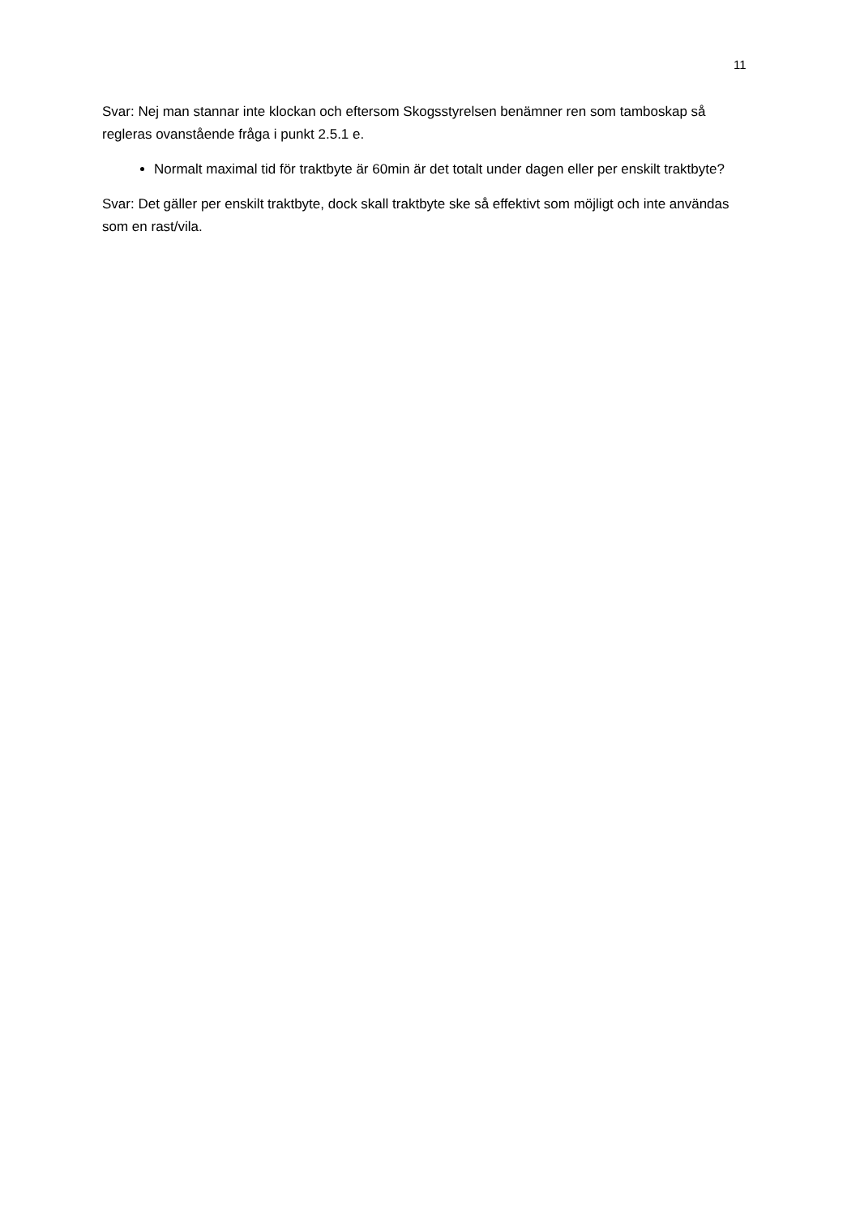11
Svar: Nej man stannar inte klockan och eftersom Skogsstyrelsen benämner ren som tamboskap så regleras ovanstående fråga i punkt 2.5.1 e.
Normalt maximal tid för traktbyte är 60min är det totalt under dagen eller per enskilt traktbyte?
Svar: Det gäller per enskilt traktbyte, dock skall traktbyte ske så effektivt som möjligt och inte användas som en rast/vila.